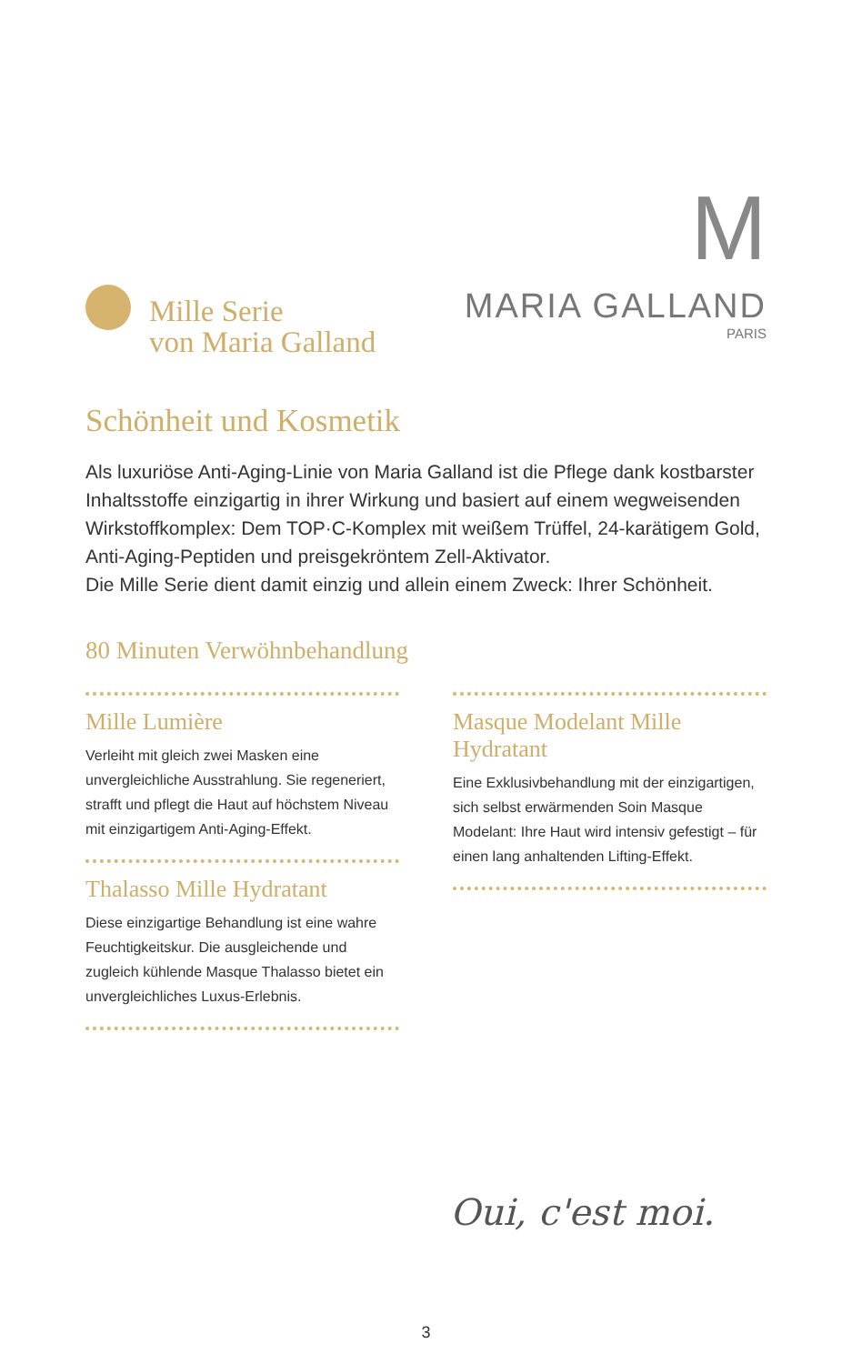Mille Serie
von Maria Galland
M
MARIA GALLAND
PARIS
Schönheit und Kosmetik
Als luxuriöse Anti-Aging-Linie von Maria Galland ist die Pflege dank kostbarster Inhaltsstoffe einzigartig in ihrer Wirkung und basiert auf einem wegweisenden Wirkstoffkomplex: Dem TOP·C-Komplex mit weißem Trüffel, 24-karätigem Gold, Anti-Aging-Peptiden und preisgekröntem Zell-Aktivator.
Die Mille Serie dient damit einzig und allein einem Zweck: Ihrer Schönheit.
80 Minuten Verwöhnbehandlung
Mille Lumière
Verleiht mit gleich zwei Masken eine unvergleichliche Ausstrahlung. Sie regeneriert, strafft und pflegt die Haut auf höchstem Niveau mit einzigartigem Anti-Aging-Effekt.
Thalasso Mille Hydratant
Diese einzigartige Behandlung ist eine wahre Feuchtigkeitskur. Die ausgleichende und zugleich kühlende Masque Thalasso bietet ein unvergleichliches Luxus-Erlebnis.
Masque Modelant Mille Hydratant
Eine Exklusivbehandlung mit der einzigartigen, sich selbst erwärmenden Soin Masque Modelant: Ihre Haut wird intensiv gefestigt – für einen lang anhaltenden Lifting-Effekt.
Oui, c'est moi.
3